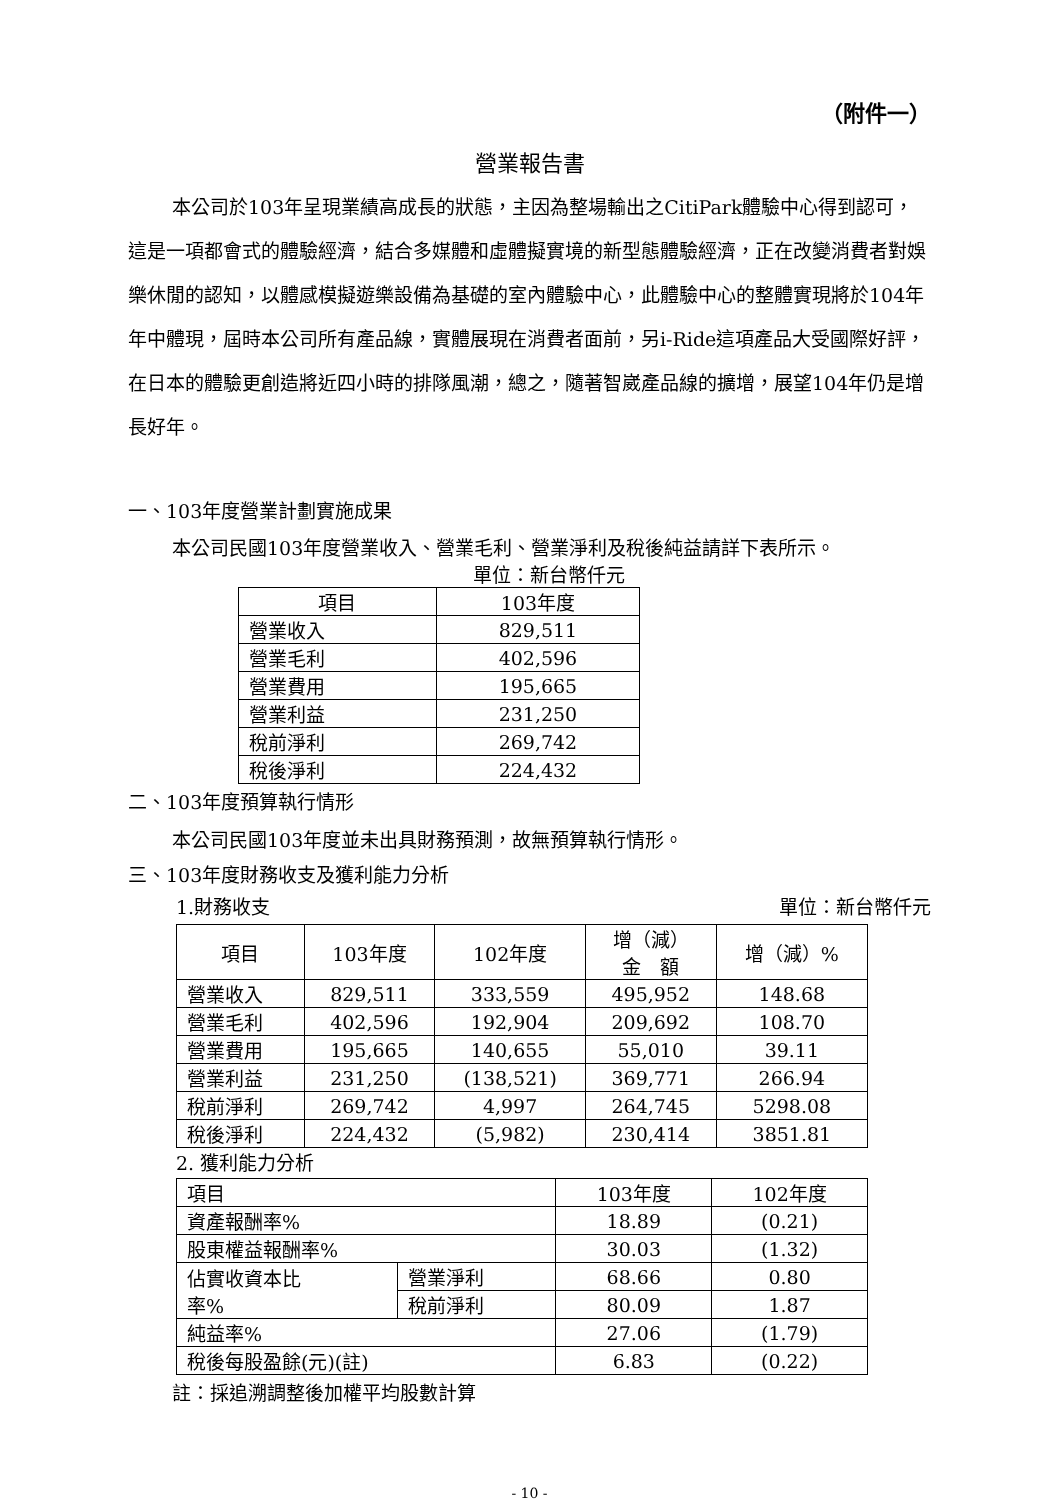（附件一）
營業報告書
本公司於103年呈現業績高成長的狀態，主因為整場輸出之CitiPark體驗中心得到認可，這是一項都會式的體驗經濟，結合多媒體和虛體擬實境的新型態體驗經濟，正在改變消費者對娛樂休閒的認知，以體感模擬遊樂設備為基礎的室內體驗中心，此體驗中心的整體實現將於104年年中體現，屆時本公司所有產品線，實體展現在消費者面前，另i-Ride這項產品大受國際好評，在日本的體驗更創造將近四小時的排隊風潮，總之，隨著智崴產品線的擴增，展望104年仍是增長好年。
一、103年度營業計劃實施成果
本公司民國103年度營業收入、營業毛利、營業淨利及稅後純益請詳下表所示。
單位：新台幣仟元
| 項目 | 103年度 |
| --- | --- |
| 營業收入 | 829,511 |
| 營業毛利 | 402,596 |
| 營業費用 | 195,665 |
| 營業利益 | 231,250 |
| 稅前淨利 | 269,742 |
| 稅後淨利 | 224,432 |
二、103年度預算執行情形
本公司民國103年度並未出具財務預測，故無預算執行情形。
三、103年度財務收支及獲利能力分析
1.財務收支 單位：新台幣仟元
| 項目 | 103年度 | 102年度 | 增（減） 金 額 | 增（減）% |
| --- | --- | --- | --- | --- |
| 營業收入 | 829,511 | 333,559 | 495,952 | 148.68 |
| 營業毛利 | 402,596 | 192,904 | 209,692 | 108.70 |
| 營業費用 | 195,665 | 140,655 | 55,010 | 39.11 |
| 營業利益 | 231,250 | (138,521) | 369,771 | 266.94 |
| 稅前淨利 | 269,742 | 4,997 | 264,745 | 5298.08 |
| 稅後淨利 | 224,432 | (5,982) | 230,414 | 3851.81 |
2. 獲利能力分析
| 項目 | | 103年度 | 102年度 |
| 資產報酬率% | | 18.89 | (0.21) |
| 股東權益報酬率% | | 30.03 | (1.32) |
| 佔實收資本比 率% | 營業淨利 | 68.66 | 0.80 |
| | 稅前淨利 | 80.09 | 1.87 |
| 純益率% | | 27.06 | (1.79) |
| 稅後每股盈餘(元)(註) | | 6.83 | (0.22) |
註：採追溯調整後加權平均股數計算
- 10 -